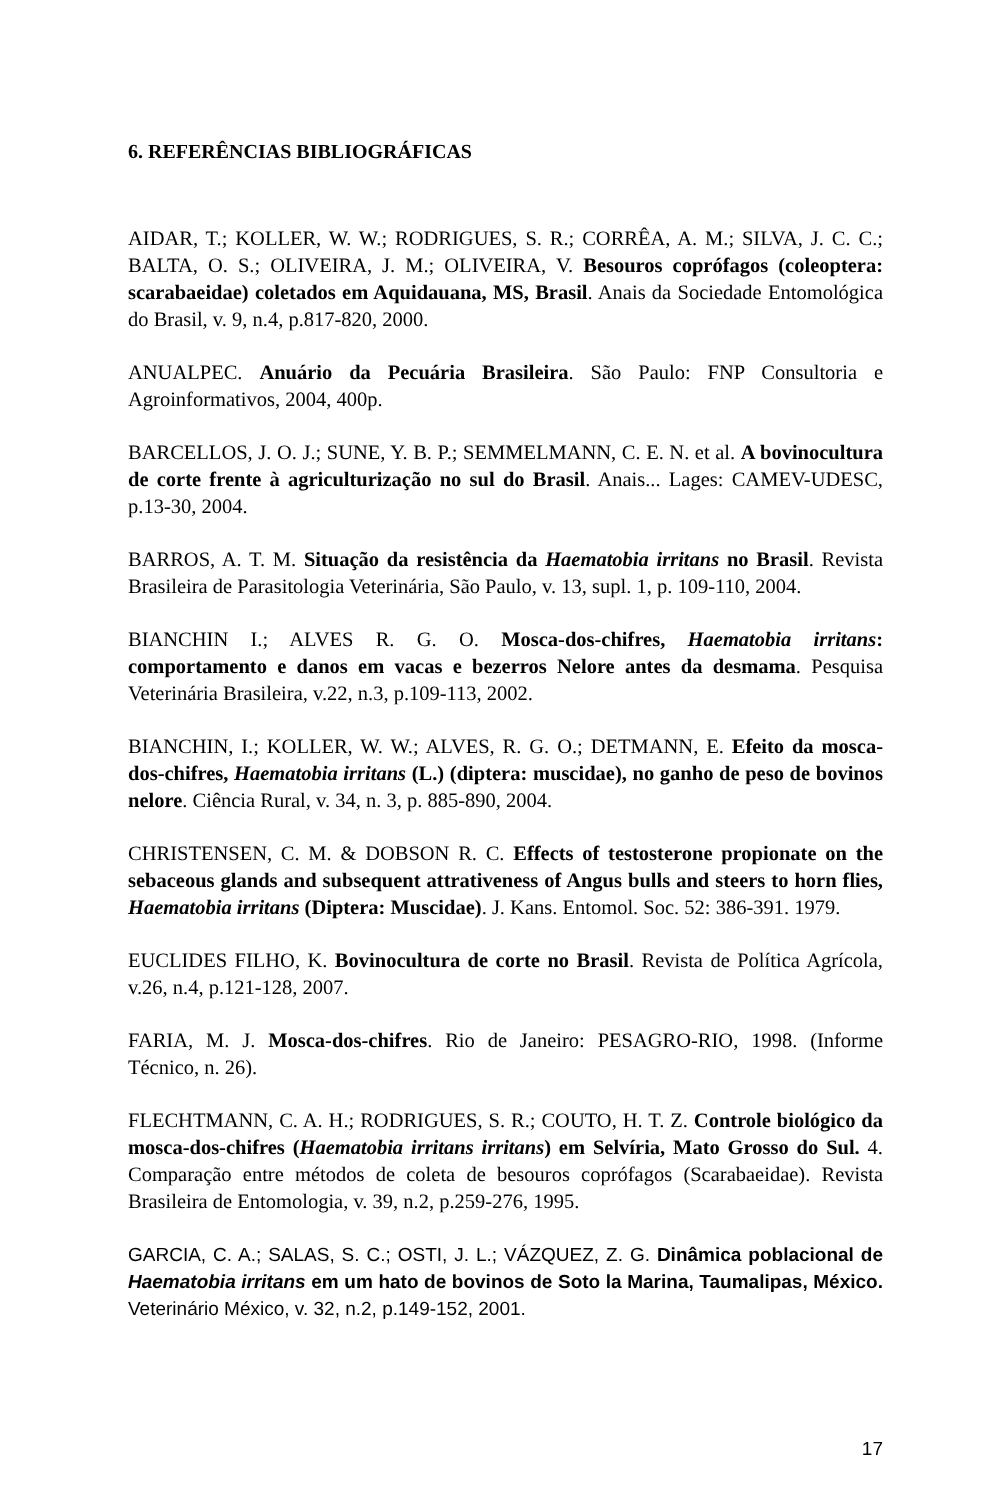6. REFERÊNCIAS BIBLIOGRÁFICAS
AIDAR, T.; KOLLER, W. W.; RODRIGUES, S. R.; CORRÊA, A. M.; SILVA, J. C. C.; BALTA, O. S.; OLIVEIRA, J. M.; OLIVEIRA, V. Besouros coprófagos (coleoptera: scarabaeidae) coletados em Aquidauana, MS, Brasil. Anais da Sociedade Entomológica do Brasil, v. 9, n.4, p.817-820, 2000.
ANUALPEC. Anuário da Pecuária Brasileira. São Paulo: FNP Consultoria e Agroinformativos, 2004, 400p.
BARCELLOS, J. O. J.; SUNE, Y. B. P.; SEMMELMANN, C. E. N. et al. A bovinocultura de corte frente à agriculturização no sul do Brasil. Anais... Lages: CAMEV-UDESC, p.13-30, 2004.
BARROS, A. T. M. Situação da resistência da Haematobia irritans no Brasil. Revista Brasileira de Parasitologia Veterinária, São Paulo, v. 13, supl. 1, p. 109-110, 2004.
BIANCHIN I.; ALVES R. G. O. Mosca-dos-chifres, Haematobia irritans: comportamento e danos em vacas e bezerros Nelore antes da desmama. Pesquisa Veterinária Brasileira, v.22, n.3, p.109-113, 2002.
BIANCHIN, I.; KOLLER, W. W.; ALVES, R. G. O.; DETMANN, E. Efeito da mosca-dos-chifres, Haematobia irritans (L.) (diptera: muscidae), no ganho de peso de bovinos nelore. Ciência Rural, v. 34, n. 3, p. 885-890, 2004.
CHRISTENSEN, C. M. & DOBSON R. C. Effects of testosterone propionate on the sebaceous glands and subsequent attrativeness of Angus bulls and steers to horn flies, Haematobia irritans (Diptera: Muscidae). J. Kans. Entomol. Soc. 52: 386-391. 1979.
EUCLIDES FILHO, K. Bovinocultura de corte no Brasil. Revista de Política Agrícola, v.26, n.4, p.121-128, 2007.
FARIA, M. J. Mosca-dos-chifres. Rio de Janeiro: PESAGRO-RIO, 1998. (Informe Técnico, n. 26).
FLECHTMANN, C. A. H.; RODRIGUES, S. R.; COUTO, H. T. Z. Controle biológico da mosca-dos-chifres (Haematobia irritans irritans) em Selvíria, Mato Grosso do Sul. 4. Comparação entre métodos de coleta de besouros coprófagos (Scarabaeidae). Revista Brasileira de Entomologia, v. 39, n.2, p.259-276, 1995.
GARCIA, C. A.; SALAS, S. C.; OSTI, J. L.; VÁZQUEZ, Z. G. Dinâmica poblacional de Haematobia irritans em um hato de bovinos de Soto la Marina, Taumalipas, México. Veterinário México, v. 32, n.2, p.149-152, 2001.
17